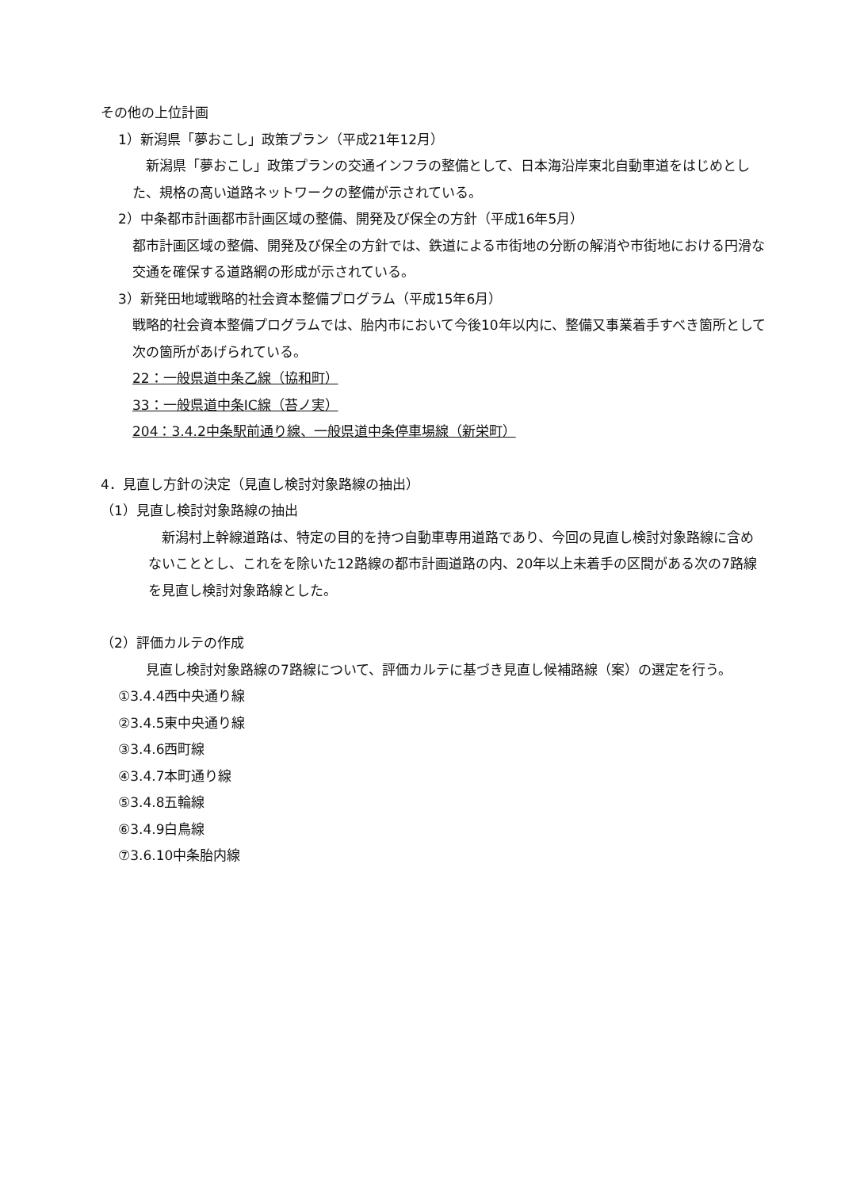その他の上位計画
1）新潟県「夢おこし」政策プラン（平成21年12月）
　新潟県「夢おこし」政策プランの交通インフラの整備として、日本海沿岸東北自動車道をはじめとした、規格の高い道路ネットワークの整備が示されている。
2）中条都市計画都市計画区域の整備、開発及び保全の方針（平成16年5月）
都市計画区域の整備、開発及び保全の方針では、鉄道による市街地の分断の解消や市街地における円滑な交通を確保する道路網の形成が示されている。
3）新発田地域戦略的社会資本整備プログラム（平成15年6月）
戦略的社会資本整備プログラムでは、胎内市において今後10年以内に、整備又事業着手すべき箇所として次の箇所があげられている。
22：一般県道中条乙線（協和町）
33：一般県道中条IC線（苔ノ実）
204：3.4.2中条駅前通り線、一般県道中条停車場線（新栄町）
4．見直し方針の決定（見直し検討対象路線の抽出）
（1）見直し検討対象路線の抽出
　新潟村上幹線道路は、特定の目的を持つ自動車専用道路であり、今回の見直し検討対象路線に含めないこととし、これをを除いた12路線の都市計画道路の内、20年以上未着手の区間がある次の7路線を見直し検討対象路線とした。
（2）評価カルテの作成
　見直し検討対象路線の7路線について、評価カルテに基づき見直し候補路線（案）の選定を行う。
①3.4.4西中央通り線
②3.4.5東中央通り線
③3.4.6西町線
④3.4.7本町通り線
⑤3.4.8五輪線
⑥3.4.9白鳥線
⑦3.6.10中条胎内線